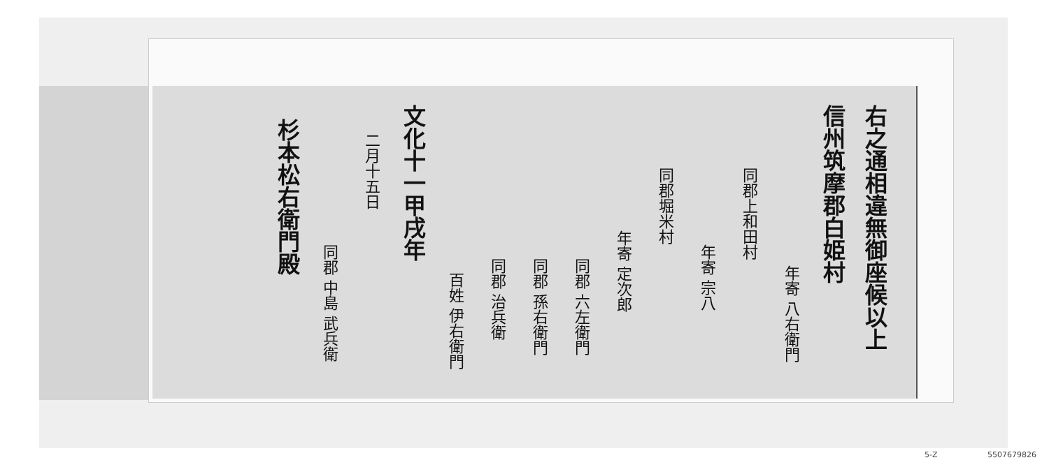右之通相違無御座候以上
信州筑摩郡白姫村
年寄 八右衛門
同郡上和田村
年寄 宗八
同郡堀米村
年寄 定次郎
同郡 六左衛門
同郡 孫右衛門
同郡 治兵衛
百姓 伊右衛門
文化十一甲戌年
二月十五日
同郡 中島 武兵衛
杉本松右衛門殿
5-Z 5507679826